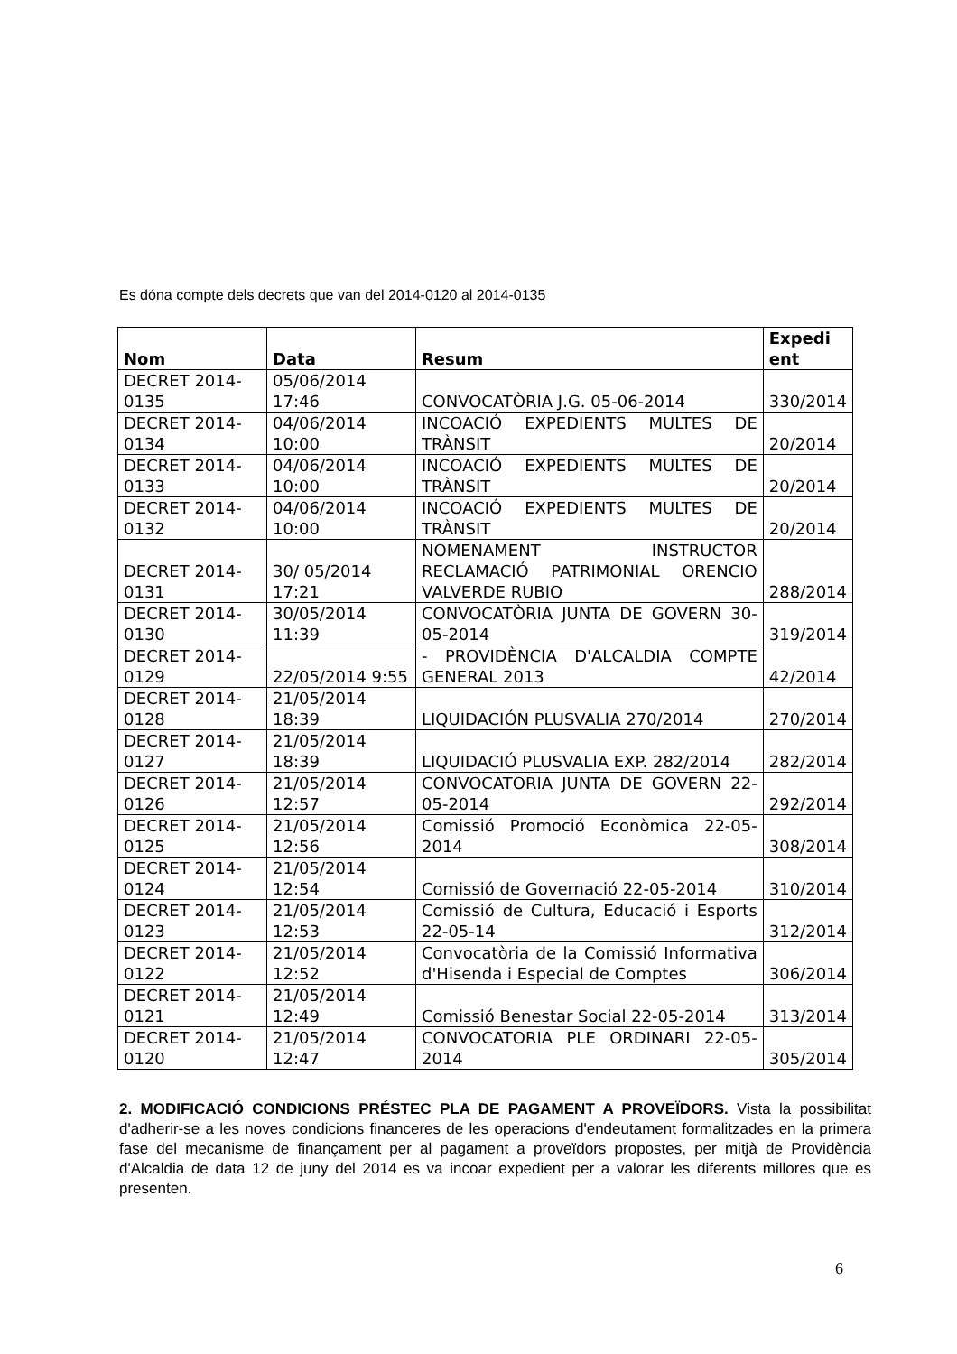Es dóna compte dels decrets que van del 2014-0120 al 2014-0135
| Nom | Data | Resum | Expedi ent |
| --- | --- | --- | --- |
| DECRET 2014-0135 | 05/06/2014 17:46 | CONVOCATÒRIA J.G. 05-06-2014 | 330/2014 |
| DECRET 2014-0134 | 04/06/2014 10:00 | INCOACIÓ EXPEDIENTS MULTES DE TRÀNSIT | 20/2014 |
| DECRET 2014-0133 | 04/06/2014 10:00 | INCOACIÓ EXPEDIENTS MULTES DE TRÀNSIT | 20/2014 |
| DECRET 2014-0132 | 04/06/2014 10:00 | INCOACIÓ EXPEDIENTS MULTES DE TRÀNSIT | 20/2014 |
| DECRET 2014-0131 | 30/ 05/2014 17:21 | NOMENAMENT INSTRUCTOR RECLAMACIÓ PATRIMONIAL ORENCIO VALVERDE RUBIO | 288/2014 |
| DECRET 2014-0130 | 30/05/2014 11:39 | CONVOCATÒRIA JUNTA DE GOVERN 30-05-2014 | 319/2014 |
| DECRET 2014-0129 | 22/05/2014 9:55 | - PROVIDÈNCIA D'ALCALDIA COMPTE GENERAL 2013 | 42/2014 |
| DECRET 2014-0128 | 21/05/2014 18:39 | LIQUIDACIÓN PLUSVALIA 270/2014 | 270/2014 |
| DECRET 2014-0127 | 21/05/2014 18:39 | LIQUIDACIÓ PLUSVALIA EXP. 282/2014 | 282/2014 |
| DECRET 2014-0126 | 21/05/2014 12:57 | CONVOCATORIA JUNTA DE GOVERN 22-05-2014 | 292/2014 |
| DECRET 2014-0125 | 21/05/2014 12:56 | Comissió Promoció Econòmica 22-05-2014 | 308/2014 |
| DECRET 2014-0124 | 21/05/2014 12:54 | Comissió de Governació 22-05-2014 | 310/2014 |
| DECRET 2014-0123 | 21/05/2014 12:53 | Comissió de Cultura, Educació i Esports 22-05-14 | 312/2014 |
| DECRET 2014-0122 | 21/05/2014 12:52 | Convocatòria de la Comissió Informativa d'Hisenda i Especial de Comptes | 306/2014 |
| DECRET 2014-0121 | 21/05/2014 12:49 | Comissió Benestar Social 22-05-2014 | 313/2014 |
| DECRET 2014-0120 | 21/05/2014 12:47 | CONVOCATORIA PLE ORDINARI 22-05-2014 | 305/2014 |
2. MODIFICACIÓ CONDICIONS PRÉSTEC PLA DE PAGAMENT A PROVEÏDORS. Vista la possibilitat d'adherir-se a les noves condicions financeres de les operacions d'endeutament formalitzades en la primera fase del mecanisme de finançament per al pagament a proveïdors propostes, per mitjà de Providència d'Alcaldia de data 12 de juny del 2014 es va incoar expedient per a valorar les diferents millores que es presenten.
6